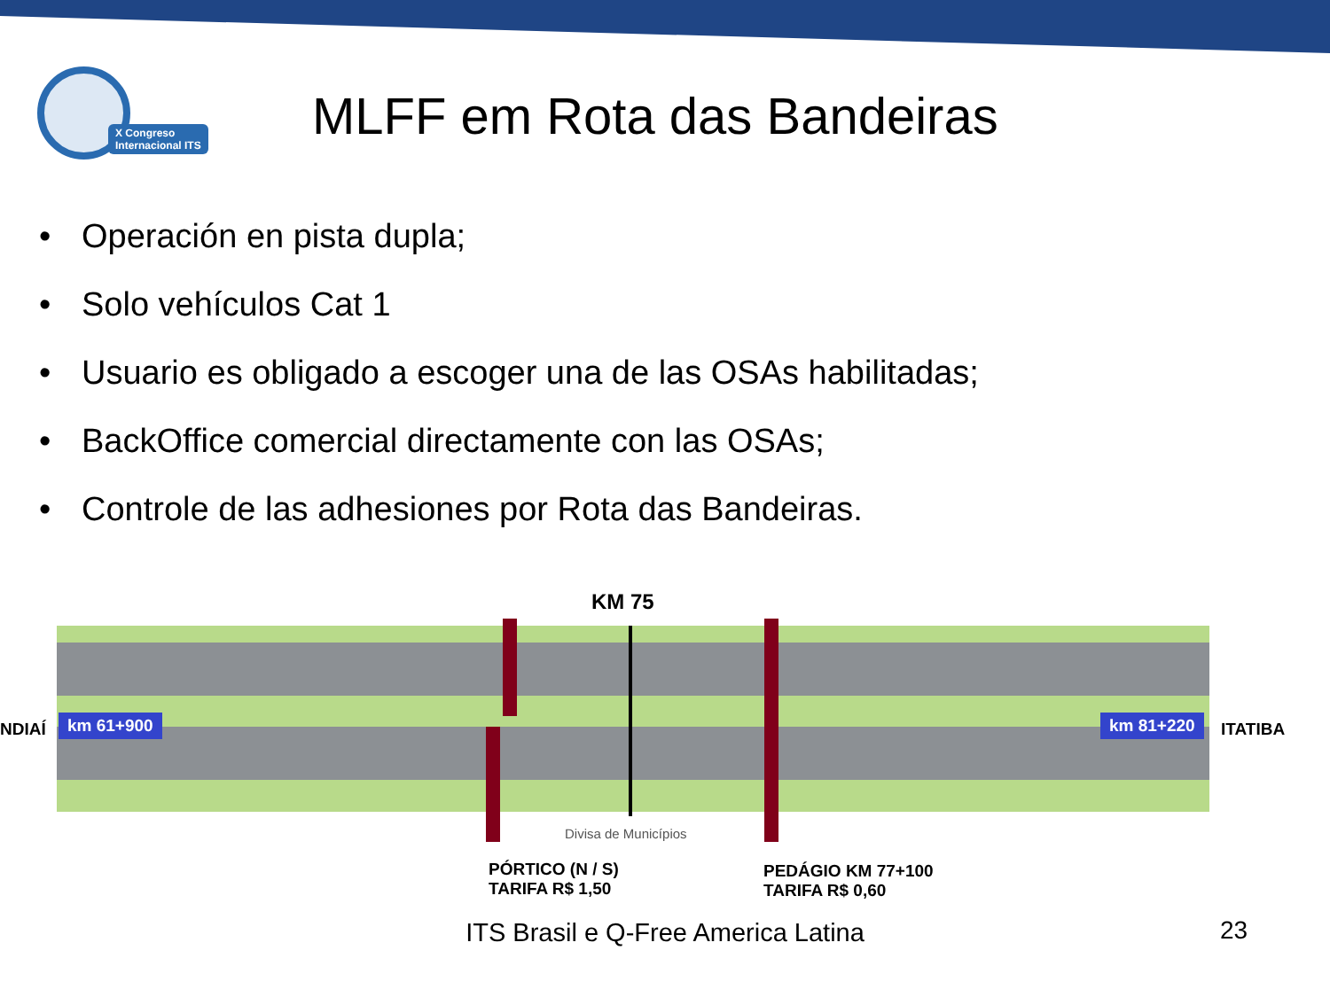X Congreso
Internacional ITS
MLFF em Rota das Bandeiras
• Operación en pista dupla;
• Solo vehículos Cat 1
• Usuario es obligado a escoger una de las OSAs habilitadas;
• BackOffice comercial directamente con las OSAs;
• Controle de las adhesiones por Rota das Bandeiras.
KM 75
NDIAÍ km 61+900 km 81+220 ITATIBA
Divisa de Municípios
PÓRTICO (N / S)
TARIFA R$ 1,50
PEDÁGIO KM 77+100
TARIFA R$ 0,60
ITS Brasil e Q-Free America Latina 23